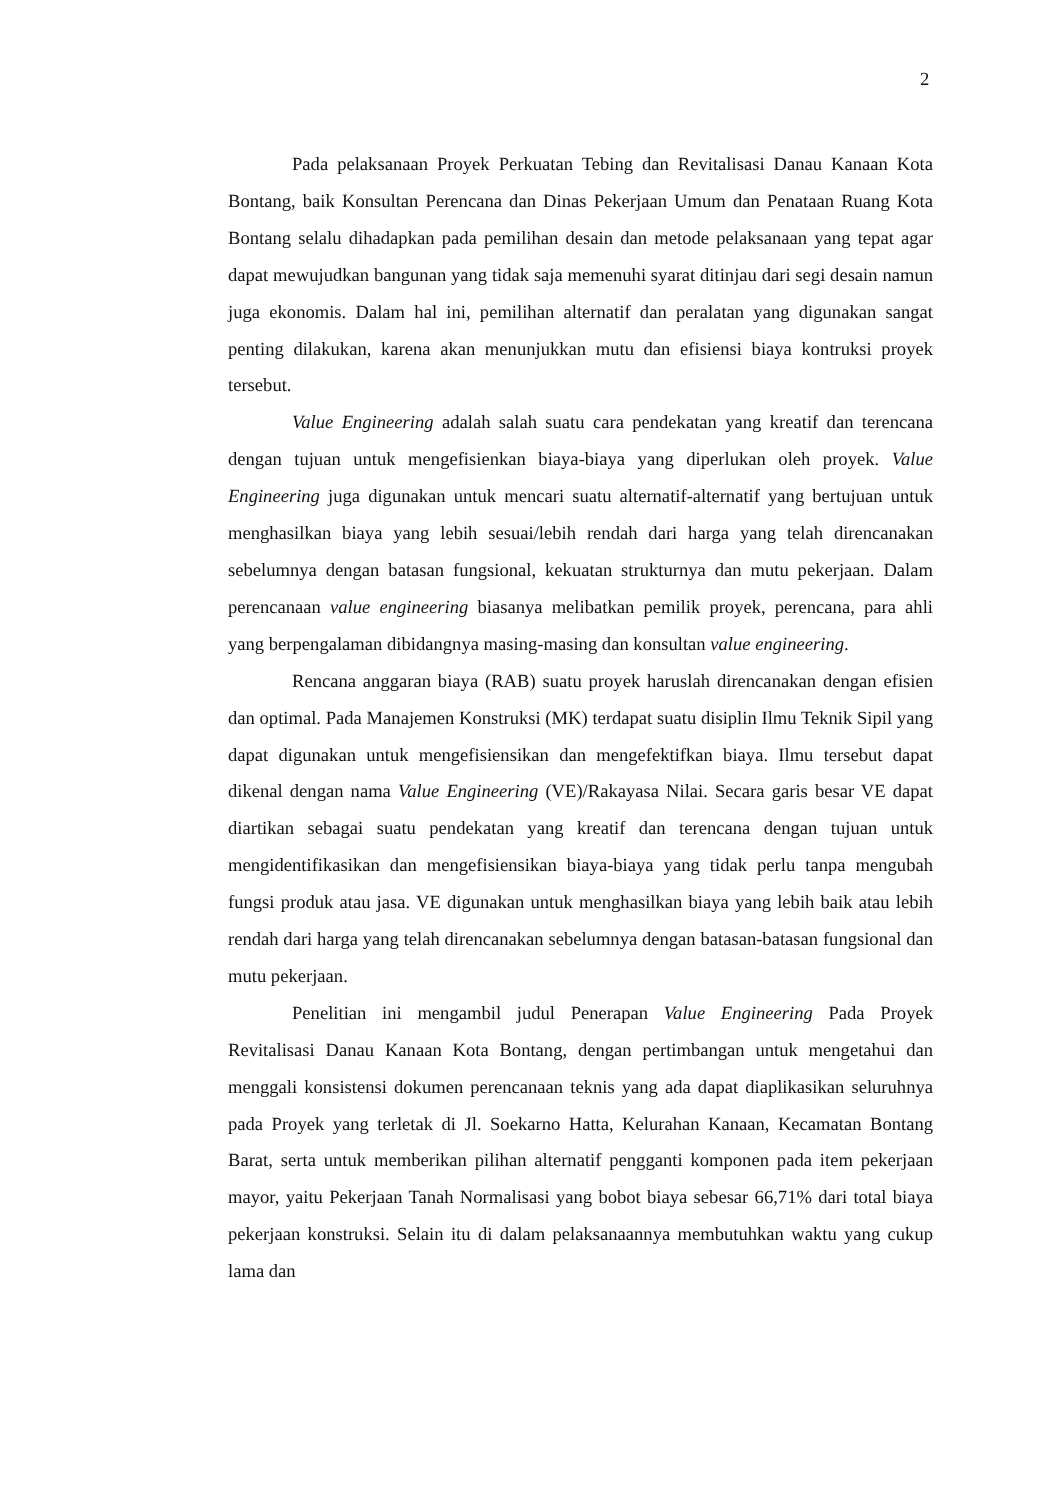2
Pada pelaksanaan Proyek Perkuatan Tebing dan Revitalisasi Danau Kanaan Kota Bontang, baik Konsultan Perencana dan Dinas Pekerjaan Umum dan Penataan Ruang Kota Bontang selalu dihadapkan pada pemilihan desain dan metode pelaksanaan yang tepat agar dapat mewujudkan bangunan yang tidak saja memenuhi syarat ditinjau dari segi desain namun juga ekonomis. Dalam hal ini, pemilihan alternatif dan peralatan yang digunakan sangat penting dilakukan, karena akan menunjukkan mutu dan efisiensi biaya kontruksi proyek tersebut.
Value Engineering adalah salah suatu cara pendekatan yang kreatif dan terencana dengan tujuan untuk mengefisienkan biaya-biaya yang diperlukan oleh proyek. Value Engineering juga digunakan untuk mencari suatu alternatif-alternatif yang bertujuan untuk menghasilkan biaya yang lebih sesuai/lebih rendah dari harga yang telah direncanakan sebelumnya dengan batasan fungsional, kekuatan strukturnya dan mutu pekerjaan. Dalam perencanaan value engineering biasanya melibatkan pemilik proyek, perencana, para ahli yang berpengalaman dibidangnya masing-masing dan konsultan value engineering.
Rencana anggaran biaya (RAB) suatu proyek haruslah direncanakan dengan efisien dan optimal. Pada Manajemen Konstruksi (MK) terdapat suatu disiplin Ilmu Teknik Sipil yang dapat digunakan untuk mengefisiensikan dan mengefektifkan biaya. Ilmu tersebut dapat dikenal dengan nama Value Engineering (VE)/Rakayasa Nilai. Secara garis besar VE dapat diartikan sebagai suatu pendekatan yang kreatif dan terencana dengan tujuan untuk mengidentifikasikan dan mengefisiensikan biaya-biaya yang tidak perlu tanpa mengubah fungsi produk atau jasa. VE digunakan untuk menghasilkan biaya yang lebih baik atau lebih rendah dari harga yang telah direncanakan sebelumnya dengan batasan-batasan fungsional dan mutu pekerjaan.
Penelitian ini mengambil judul Penerapan Value Engineering Pada Proyek Revitalisasi Danau Kanaan Kota Bontang, dengan pertimbangan untuk mengetahui dan menggali konsistensi dokumen perencanaan teknis yang ada dapat diaplikasikan seluruhnya pada Proyek yang terletak di Jl. Soekarno Hatta, Kelurahan Kanaan, Kecamatan Bontang Barat, serta untuk memberikan pilihan alternatif pengganti komponen pada item pekerjaan mayor, yaitu Pekerjaan Tanah Normalisasi yang bobot biaya sebesar 66,71% dari total biaya pekerjaan konstruksi. Selain itu di dalam pelaksanaannya membutuhkan waktu yang cukup lama dan